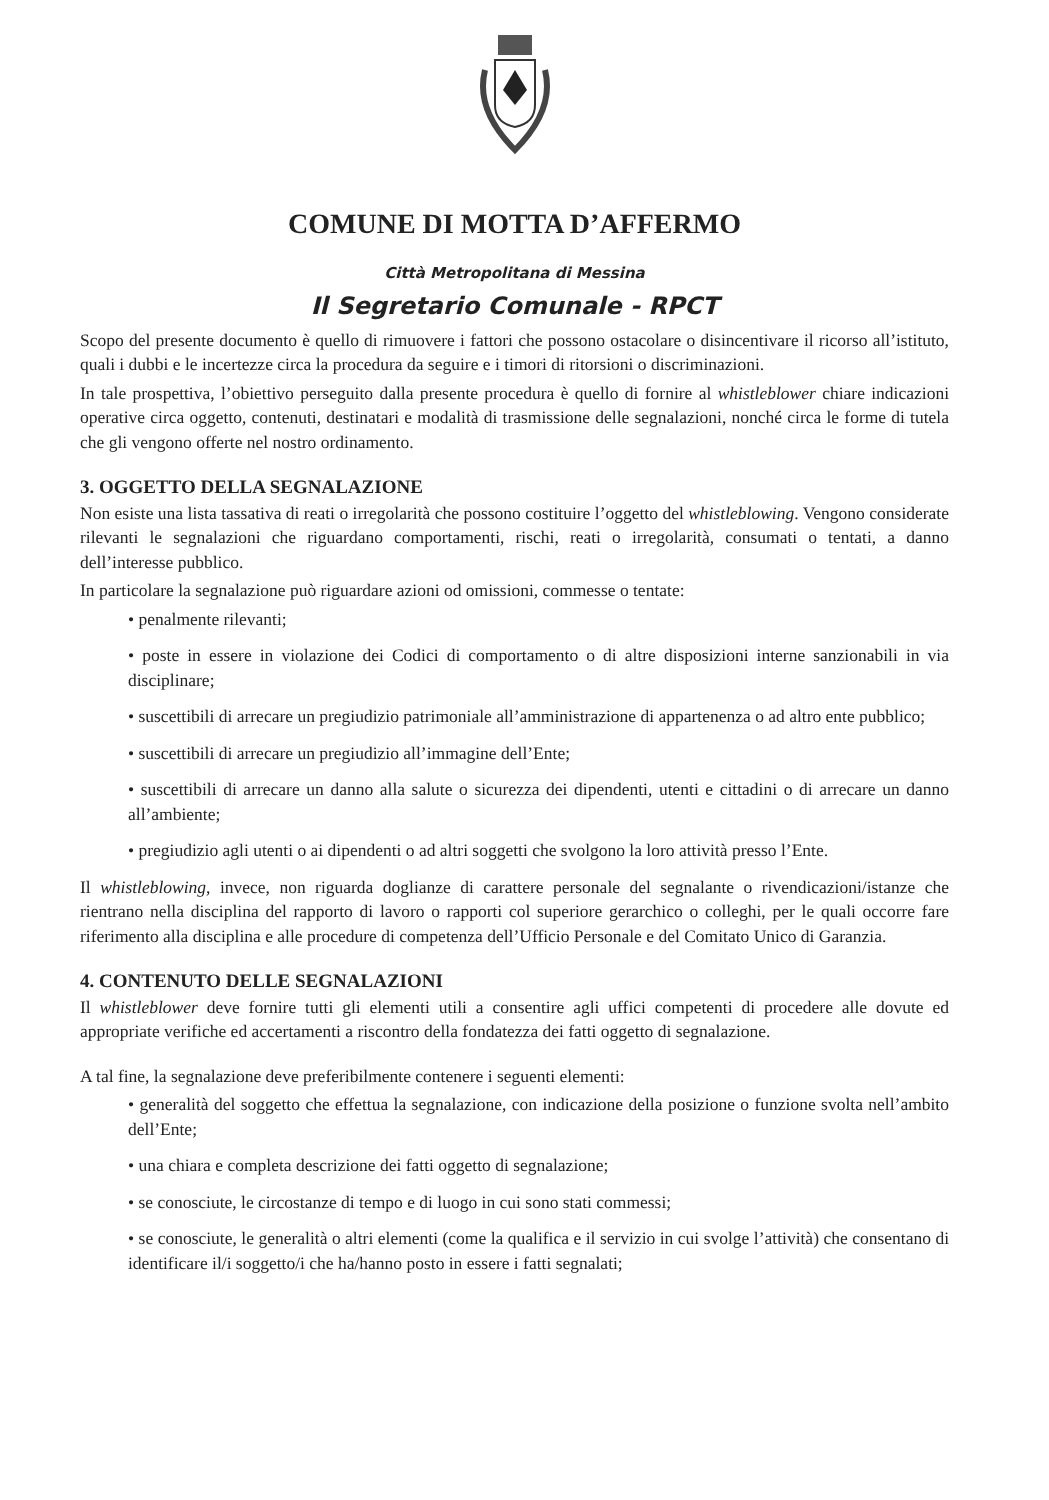COMUNE DI MOTTA D’AFFERMO
Città Metropolitana di Messina
Il Segretario Comunale - RPCT
Scopo del presente documento è quello di rimuovere i fattori che possono ostacolare o disincentivare il ricorso all’istituto, quali i dubbi e le incertezze circa la procedura da seguire e i timori di ritorsioni o discriminazioni.
In tale prospettiva, l’obiettivo perseguito dalla presente procedura è quello di fornire al whistleblower chiare indicazioni operative circa oggetto, contenuti, destinatari e modalità di trasmissione delle segnalazioni, nonché circa le forme di tutela che gli vengono offerte nel nostro ordinamento.
3. OGGETTO DELLA SEGNALAZIONE
Non esiste una lista tassativa di reati o irregolarità che possono costituire l’oggetto del whistleblowing. Vengono considerate rilevanti le segnalazioni che riguardano comportamenti, rischi, reati o irregolarità, consumati o tentati, a danno dell’interesse pubblico.
In particolare la segnalazione può riguardare azioni od omissioni, commesse o tentate:
• penalmente rilevanti;
• poste in essere in violazione dei Codici di comportamento o di altre disposizioni interne sanzionabili in via disciplinare;
• suscettibili di arrecare un pregiudizio patrimoniale all’amministrazione di appartenenza o ad altro ente pubblico;
• suscettibili di arrecare un pregiudizio all’immagine dell’Ente;
• suscettibili di arrecare un danno alla salute o sicurezza dei dipendenti, utenti e cittadini o di arrecare un danno all’ambiente;
• pregiudizio agli utenti o ai dipendenti o ad altri soggetti che svolgono la loro attività presso l’Ente.
Il whistleblowing, invece, non riguarda doglianze di carattere personale del segnalante o rivendicazioni/istanze che rientrano nella disciplina del rapporto di lavoro o rapporti col superiore gerarchico o colleghi, per le quali occorre fare riferimento alla disciplina e alle procedure di competenza dell’Ufficio Personale e del Comitato Unico di Garanzia.
4. CONTENUTO DELLE SEGNALAZIONI
Il whistleblower deve fornire tutti gli elementi utili a consentire agli uffici competenti di procedere alle dovute ed appropriate verifiche ed accertamenti a riscontro della fondatezza dei fatti oggetto di segnalazione.
A tal fine, la segnalazione deve preferibilmente contenere i seguenti elementi:
• generalità del soggetto che effettua la segnalazione, con indicazione della posizione o funzione svolta nell’ambito dell’Ente;
• una chiara e completa descrizione dei fatti oggetto di segnalazione;
• se conosciute, le circostanze di tempo e di luogo in cui sono stati commessi;
• se conosciute, le generalità o altri elementi (come la qualifica e il servizio in cui svolge l’attività) che consentano di identificare il/i soggetto/i che ha/hanno posto in essere i fatti segnalati;